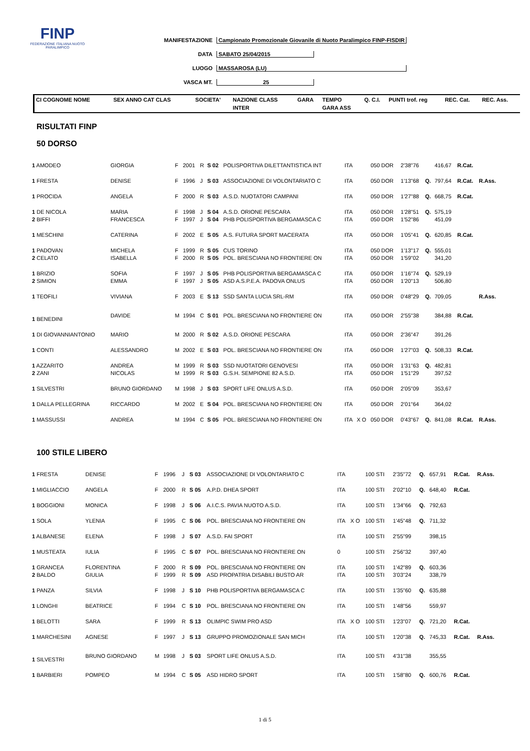FINP
FEDERAZIONE ITALIANA NUOTO PARALIMPICO
MANIFESTAZIONE Campionato Promozionale Giovanile di Nuoto Paralimpico FINP-FISDIR
DATA SABATO 25/04/2015
LUOGO MASSAROSA (LU)
VASCA MT. 25
| CI COGNOME NOME | SEX ANNO CAT CLAS | SOCIETA' | NAZIONE CLASS | GARA | TEMPO | Q. C.I. | PUNTI trof. reg | REC. Cat. | REC. Ass. |
| | | | INTER | | GARA ASS | | | | |
RISULTATI FINP
50 DORSO
| 1 AMODEO | GIORGIA | F | 2001 | R | S 02 | POLISPORTIVA DILETTANTISTICA INT | ITA | | 050 DOR | 2'38"76 | | 416,67 | R.Cat. | |
| 1 FRESTA | DENISE | F | 1996 | J | S 03 | ASSOCIAZIONE DI VOLONTARIATO C | ITA | | 050 DOR | 1'13"68 | Q. | 797,64 | R.Cat. | R.Ass. |
| 1 PROCIDA | ANGELA | F | 2000 | R | S 03 | A.S.D. NUOTATORI CAMPANI | ITA | | 050 DOR | 1'27"88 | Q. | 668,75 | R.Cat. | |
| 1 DE NICOLA | MARIA | F | 1998 | J | S 04 | A.S.D. ORIONE PESCARA | ITA | | 050 DOR | 1'28"51 | Q. | 575,19 | | |
| 2 BIFFI | FRANCESCA | F | 1997 | J | S 04 | PHB POLISPORTIVA BERGAMASCA C | ITA | | 050 DOR | 1'52"86 | | 451,09 | | |
| 1 MESCHINI | CATERINA | F | 2002 | E | S 05 | A.S. FUTURA SPORT MACERATA | ITA | | 050 DOR | 1'05"41 | Q. | 620,85 | R.Cat. | |
| 1 PADOVAN | MICHELA | F | 1999 | R | S 05 | CUS TORINO | ITA | | 050 DOR | 1'13"17 | Q. | 555,01 | | |
| 2 CELATO | ISABELLA | F | 2000 | R | S 05 | POL. BRESCIANA NO FRONTIERE ON | ITA | | 050 DOR | 1'59"02 | | 341,20 | | |
| 1 BRIZIO | SOFIA | F | 1997 | J | S 05 | PHB POLISPORTIVA BERGAMASCA C | ITA | | 050 DOR | 1'16"74 | Q. | 529,19 | | |
| 2 SIMION | EMMA | F | 1997 | J | S 05 | ASD A.S.P.E.A. PADOVA ONLUS | ITA | | 050 DOR | 1'20"13 | | 506,80 | | |
| 1 TEOFILI | VIVIANA | F | 2003 | E | S 13 | SSD SANTA LUCIA SRL-RM | ITA | | 050 DOR | 0'48"29 | Q. | 709,05 | | R.Ass. |
| 1 BENEDINI | DAVIDE | M | 1994 | C | S 01 | POL. BRESCIANA NO FRONTIERE ON | ITA | | 050 DOR | 2'55"38 | | 384,88 | R.Cat. | |
| 1 DI GIOVANNIANTONIO | MARIO | M | 2000 | R | S 02 | A.S.D. ORIONE PESCARA | ITA | | 050 DOR | 2'36"47 | | 391,26 | | |
| 1 CONTI | ALESSANDRO | M | 2002 | E | S 03 | POL. BRESCIANA NO FRONTIERE ON | ITA | | 050 DOR | 1'27"03 | Q. | 508,33 | R.Cat. | |
| 1 AZZARITO | ANDREA | M | 1999 | R | S 03 | SSD NUOTATORI GENOVESI | ITA | | 050 DOR | 1'31"63 | Q. | 482,81 | | |
| 2 ZANI | NICOLAS | M | 1999 | R | S 03 | G.S.H. SEMPIONE 82 A.S.D. | ITA | | 050 DOR | 1'51"29 | | 397,52 | | |
| 1 SILVESTRI | BRUNO GIORDANO | M | 1998 | J | S 03 | SPORT LIFE ONLUS A.S.D. | ITA | | 050 DOR | 2'05"09 | | 353,67 | | |
| 1 DALLA PELLEGRINA | RICCARDO | M | 2002 | E | S 04 | POL. BRESCIANA NO FRONTIERE ON | ITA | | 050 DOR | 2'01"64 | | 364,02 | | |
| 1 MASSUSSI | ANDREA | M | 1994 | C | S 05 | POL. BRESCIANA NO FRONTIERE ON | ITA | X O | 050 DOR | 0'43"67 | Q. | 841,08 | R.Cat. | R.Ass. |
100 STILE LIBERO
| 1 FRESTA | DENISE | F | 1996 | J | S 03 | ASSOCIAZIONE DI VOLONTARIATO C | ITA | | 100 STI | 2'35"72 | Q. | 657,91 | R.Cat. | R.Ass. |
| 1 MIGLIACCIO | ANGELA | F | 2000 | R | S 05 | A.P.D. DHEA SPORT | ITA | | 100 STI | 2'02"10 | Q. | 648,40 | R.Cat. | |
| 1 BOGGIONI | MONICA | F | 1998 | J | S 06 | A.I.C.S. PAVIA NUOTO A.S.D. | ITA | | 100 STI | 1'34"66 | Q. | 792,63 | | |
| 1 SOLA | YLENIA | F | 1995 | C | S 06 | POL. BRESCIANA NO FRONTIERE ON | ITA | X O | 100 STI | 1'45"48 | Q. | 711,32 | | |
| 1 ALBANESE | ELENA | F | 1998 | J | S 07 | A.S.D. FAI SPORT | ITA | | 100 STI | 2'55"99 | | 398,15 | | |
| 1 MUSTEATA | IULIA | F | 1995 | C | S 07 | POL. BRESCIANA NO FRONTIERE ON | 0 | | 100 STI | 2'56"32 | | 397,40 | | |
| 1 GRANCEA | FLORENTINA | F | 2000 | R | S 09 | POL. BRESCIANA NO FRONTIERE ON | ITA | | 100 STI | 1'42"89 | Q. | 603,36 | | |
| 2 BALDO | GIULIA | F | 1999 | R | S 09 | ASD PROPATRIA DISABILI BUSTO AR | ITA | | 100 STI | 3'03"24 | | 338,79 | | |
| 1 PANZA | SILVIA | F | 1998 | J | S 10 | PHB POLISPORTIVA BERGAMASCA C | ITA | | 100 STI | 1'35"60 | Q. | 635,88 | | |
| 1 LONGHI | BEATRICE | F | 1994 | C | S 10 | POL. BRESCIANA NO FRONTIERE ON | ITA | | 100 STI | 1'48"56 | | 559,97 | | |
| 1 BELOTTI | SARA | F | 1999 | R | S 13 | OLIMPIC SWIM PRO ASD | ITA | X O | 100 STI | 1'23"07 | Q. | 721,20 | R.Cat. | |
| 1 MARCHESINI | AGNESE | F | 1997 | J | S 13 | GRUPPO PROMOZIONALE SAN MICH | ITA | | 100 STI | 1'20"38 | Q. | 745,33 | R.Cat. | R.Ass. |
| 1 SILVESTRI | BRUNO GIORDANO | M | 1998 | J | S 03 | SPORT LIFE ONLUS A.S.D. | ITA | | 100 STI | 4'31"38 | | 355,55 | | |
| 1 BARBIERI | POMPEO | M | 1994 | C | S 05 | ASD HIDRO SPORT | ITA | | 100 STI | 1'58"80 | Q. | 600,76 | R.Cat. | |
1 di 5